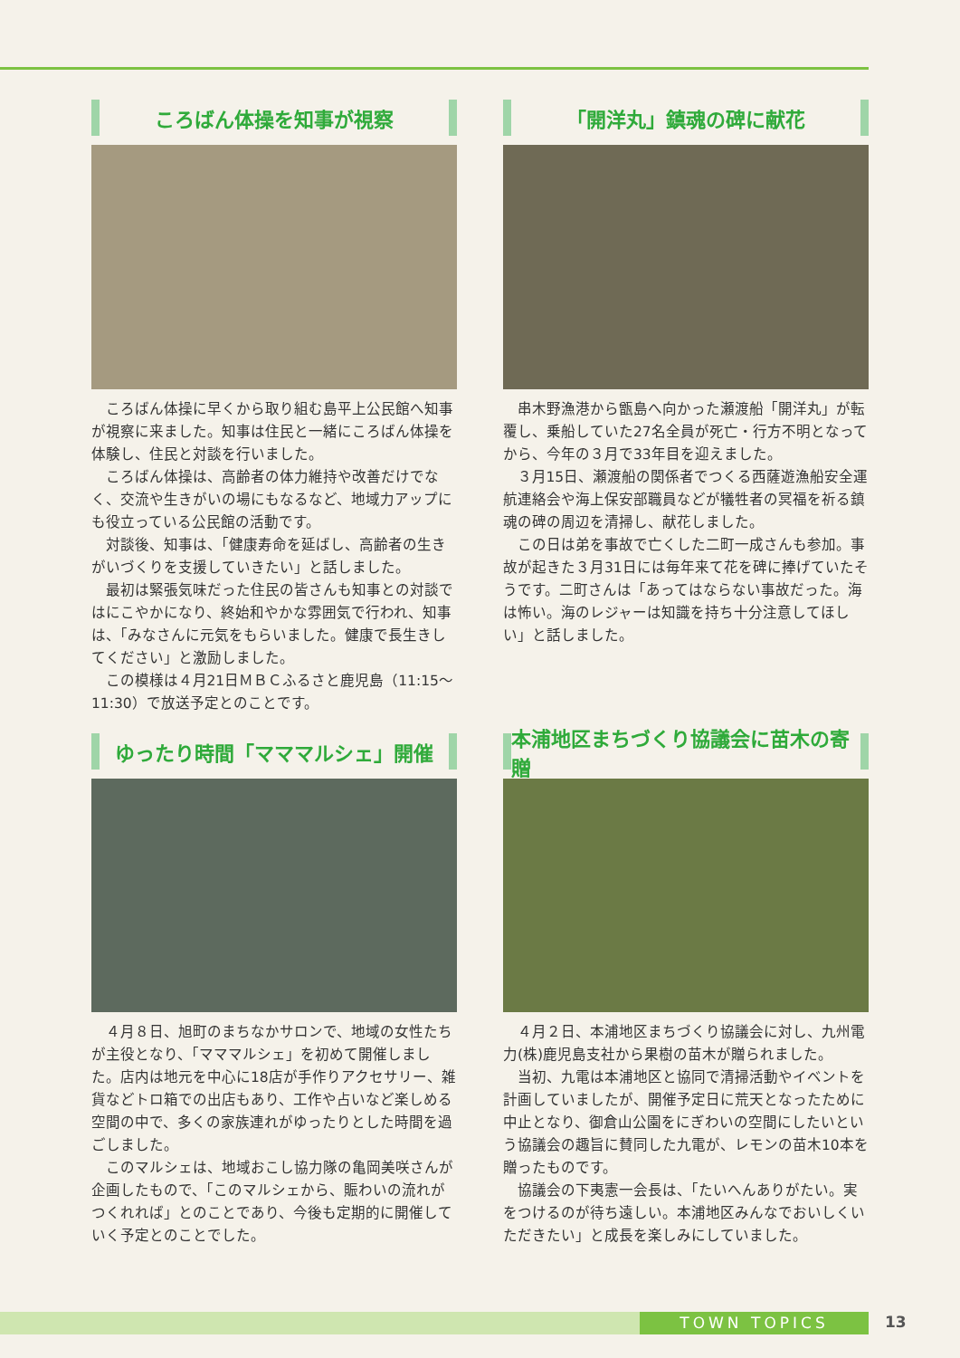ころばん体操を知事が視察
ころばん体操に早くから取り組む島平上公民館へ知事が視察に来ました。知事は住民と一緒にころばん体操を体験し、住民と対談を行いました。
ころばん体操は、高齢者の体力維持や改善だけでなく、交流や生きがいの場にもなるなど、地域力アップにも役立っている公民館の活動です。
対談後、知事は、「健康寿命を延ばし、高齢者の生きがいづくりを支援していきたい」と話しました。
最初は緊張気味だった住民の皆さんも知事との対談ではにこやかになり、終始和やかな雰囲気で行われ、知事は、「みなさんに元気をもらいました。健康で長生きしてください」と激励しました。
この模様は４月21日ＭＢＣふるさと鹿児島（11:15～11:30）で放送予定とのことです。
「開洋丸」鎮魂の碑に献花
串木野漁港から甑島へ向かった瀬渡船「開洋丸」が転覆し、乗船していた27名全員が死亡・行方不明となってから、今年の３月で33年目を迎えました。
３月15日、瀬渡船の関係者でつくる西薩遊漁船安全運航連絡会や海上保安部職員などが犠牲者の冥福を祈る鎮魂の碑の周辺を清掃し、献花しました。
この日は弟を事故で亡くした二町一成さんも参加。事故が起きた３月31日には毎年来て花を碑に捧げていたそうです。二町さんは「あってはならない事故だった。海は怖い。海のレジャーは知識を持ち十分注意してほしい」と話しました。
ゆったり時間「マママルシェ」開催
４月８日、旭町のまちなかサロンで、地域の女性たちが主役となり、「マママルシェ」を初めて開催しました。店内は地元を中心に18店が手作りアクセサリー、雑貨などトロ箱での出店もあり、工作や占いなど楽しめる空間の中で、多くの家族連れがゆったりとした時間を過ごしました。
このマルシェは、地域おこし協力隊の亀岡美咲さんが企画したもので、「このマルシェから、賑わいの流れがつくれれば」とのことであり、今後も定期的に開催していく予定とのことでした。
本浦地区まちづくり協議会に苗木の寄贈
４月２日、本浦地区まちづくり協議会に対し、九州電力(株)鹿児島支社から果樹の苗木が贈られました。
当初、九電は本浦地区と協同で清掃活動やイベントを計画していましたが、開催予定日に荒天となったために中止となり、御倉山公園をにぎわいの空間にしたいという協議会の趣旨に賛同した九電が、レモンの苗木10本を贈ったものです。
協議会の下夷憲一会長は、「たいへんありがたい。実をつけるのが待ち遠しい。本浦地区みんなでおいしくいただきたい」と成長を楽しみにしていました。
TOWN TOPICS 13